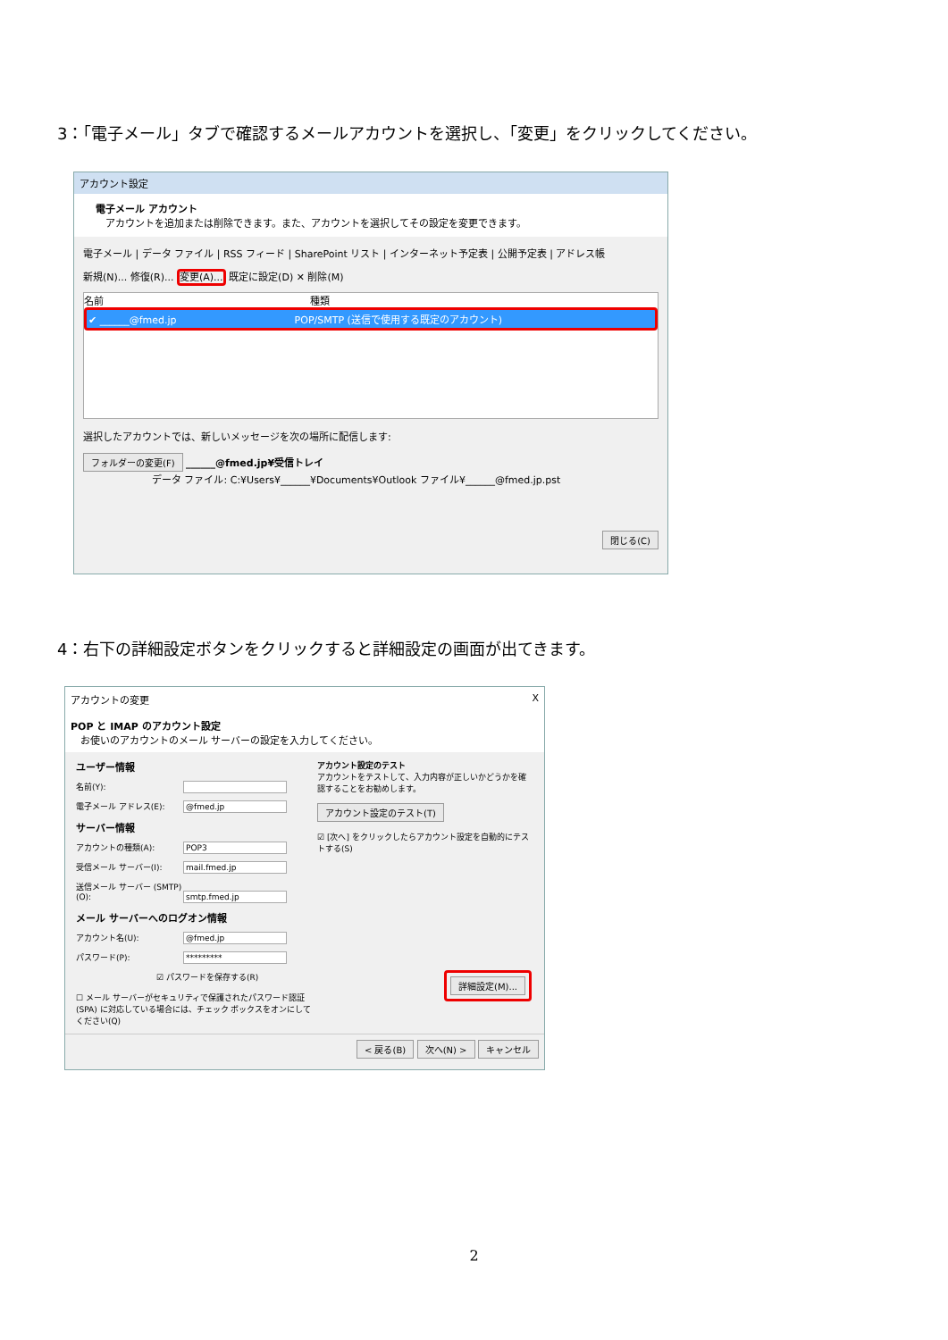3：「電子メール」タブで確認するメールアカウントを選択し、「変更」をクリックしてください。
アカウント設定
電子メール アカウント
　アカウントを追加または削除できます。また、アカウントを選択してその設定を変更できます。
電子メール | データ ファイル | RSS フィード | SharePoint リスト | インターネット予定表 | 公開予定表 | アドレス帳
新規(N)... 修復(R)... 変更(A)... 既定に設定(D) ✕ 削除(M)
名前　　　　　　　　　　　　　　　　　　　　　種類
✔ ______@fmed.jp　　　　　　　　　　　　POP/SMTP (送信で使用する既定のアカウント)
選択したアカウントでは、新しいメッセージを次の場所に配信します:
フォルダーの変更(F) ______@fmed.jp¥受信トレイ
　　　　　　　データ ファイル: C:¥Users¥______¥Documents¥Outlook ファイル¥______@fmed.jp.pst
閉じる(C)
4：右下の詳細設定ボタンをクリックすると詳細設定の画面が出てきます。
アカウントの変更 X
POP と IMAP のアカウント設定
　お使いのアカウントのメール サーバーの設定を入力してください。
ユーザー情報
名前(Y):
電子メール アドレス(E): @fmed.jp
サーバー情報
アカウントの種類(A): POP3
受信メール サーバー(I): mail.fmed.jp
送信メール サーバー (SMTP)(O): smtp.fmed.jp
メール サーバーへのログオン情報
アカウント名(U): @fmed.jp
パスワード(P): *********
☑ パスワードを保存する(R)
☐ メール サーバーがセキュリティで保護されたパスワード認証 (SPA) に対応している場合には、チェック ボックスをオンにしてください(Q)
アカウント設定のテスト
アカウントをテストして、入力内容が正しいかどうかを確認することをお勧めします。
アカウント設定のテスト(T)
☑ [次へ] をクリックしたらアカウント設定を自動的にテストする(S)
詳細設定(M)...
< 戻る(B) 次へ(N) > キャンセル
2